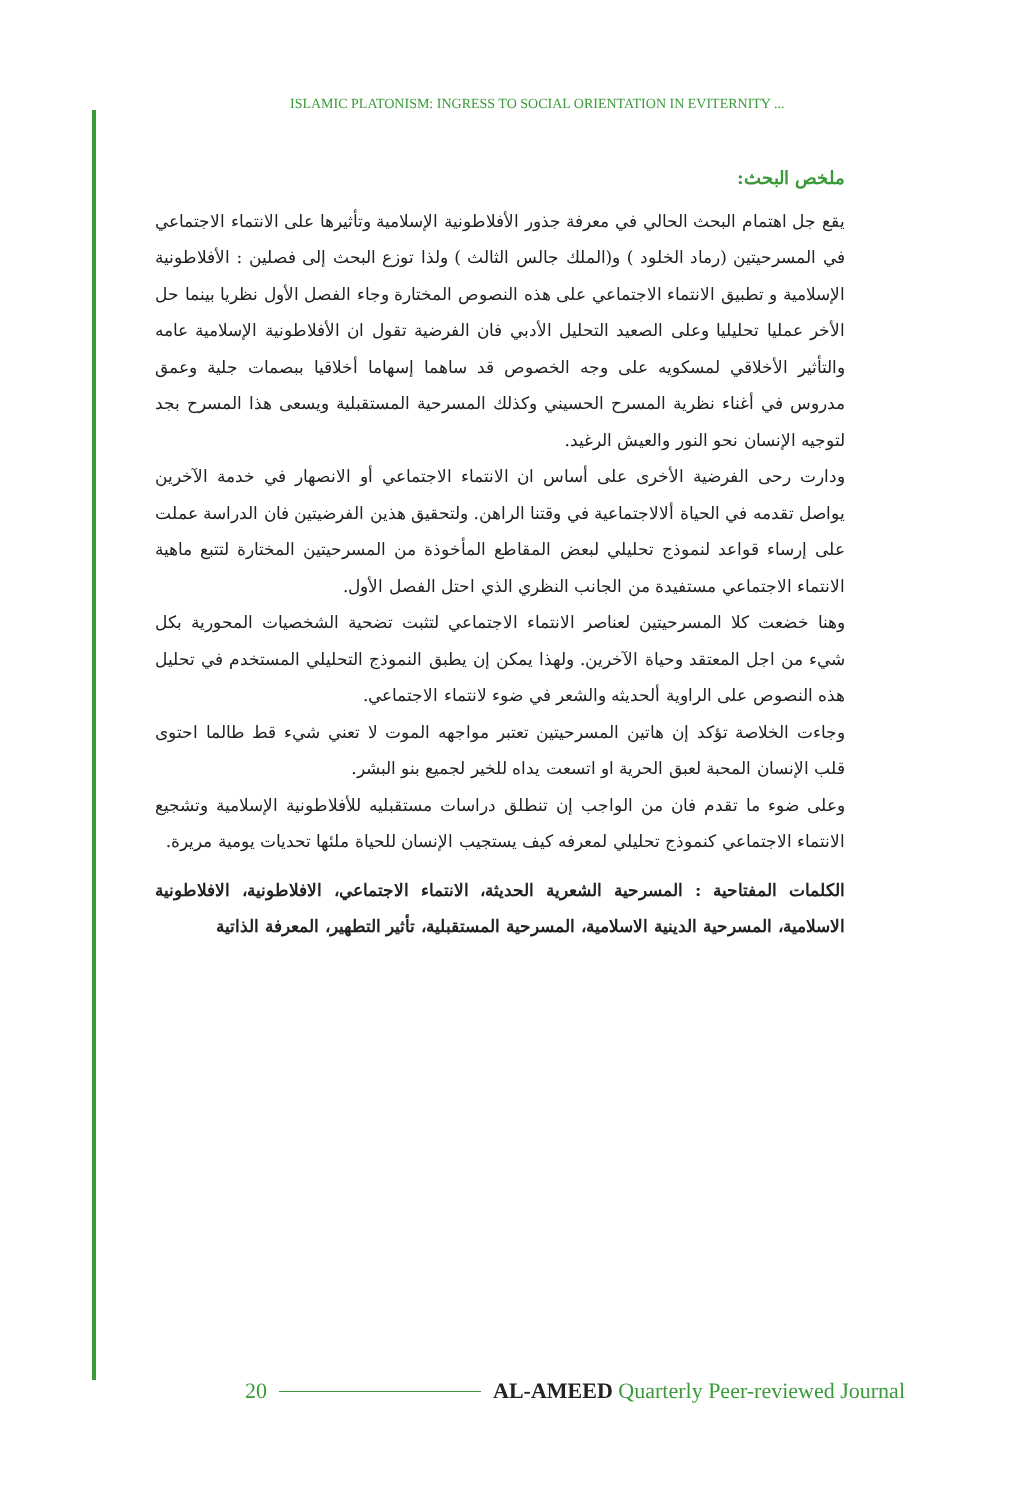ISLAMIC PLATONISM: INGRESS TO SOCIAL ORIENTATION IN EVITERNITY ...
ملخص البحث:
يقع جل اهتمام البحث الحالي في معرفة جذور الأفلاطونية الإسلامية وتأثيرها على الانتماء الاجتماعي في المسرحيتين (رماد الخلود ) و(الملك جالس الثالث ) ولذا توزع البحث إلى فصلين : الأفلاطونية الإسلامية و تطبيق الانتماء الاجتماعي على هذه النصوص المختارة وجاء الفصل الأول نظريا بينما حل الأخر عمليا تحليليا وعلى الصعيد التحليل الأدبي فان الفرضية تقول ان الأفلاطونية الإسلامية عامه والتأثير الأخلاقي لمسكويه على وجه الخصوص قد ساهما إسهاما أخلاقيا ببصمات جلية وعمق مدروس في أغناء نظرية المسرح الحسيني وكذلك المسرحية المستقبلية ويسعى هذا المسرح بجد لتوجيه الإنسان نحو النور والعيش الرغيد.
ودارت رحى الفرضية الأخرى على أساس ان الانتماء الاجتماعي أو الانصهار في خدمة الآخرين يواصل تقدمه في الحياة ألالاجتماعية في وقتنا الراهن. ولتحقيق هذين الفرضيتين فان الدراسة عملت على إرساء قواعد لنموذج تحليلي لبعض المقاطع المأخوذة من المسرحيتين المختارة لتتبع ماهية الانتماء الاجتماعي مستفيدة من الجانب النظري الذي احتل الفصل الأول.
وهنا خضعت كلا المسرحيتين لعناصر الانتماء الاجتماعي لتثبت تضحية الشخصيات المحورية بكل شيء من اجل المعتقد وحياة الآخرين. ولهذا يمكن إن يطبق النموذج التحليلي المستخدم في تحليل هذه النصوص على الراوية ألحديثه والشعر في ضوء لانتماء الاجتماعي.
وجاءت الخلاصة تؤكد إن هاتين المسرحيتين تعتبر مواجهه الموت لا تعني شيء قط طالما احتوى قلب الإنسان المحبة لعبق الحرية او اتسعت يداه للخير لجميع بنو البشر.
وعلى ضوء ما تقدم فان من الواجب إن تنطلق دراسات مستقبليه للأفلاطونية الإسلامية وتشجيع الانتماء الاجتماعي كنموذج تحليلي لمعرفه كيف يستجيب الإنسان للحياة ملئها تحديات يومية مريرة.
الكلمات المفتاحية : المسرحية الشعرية الحديثة، الانتماء الاجتماعي، الافلاطونية، الافلاطونية الاسلامية، المسرحية الدينية الاسلامية، المسرحية المستقبلية، تأثير التطهير، المعرفة الذاتية
20 AL-AMEED Quarterly Peer-reviewed Journal